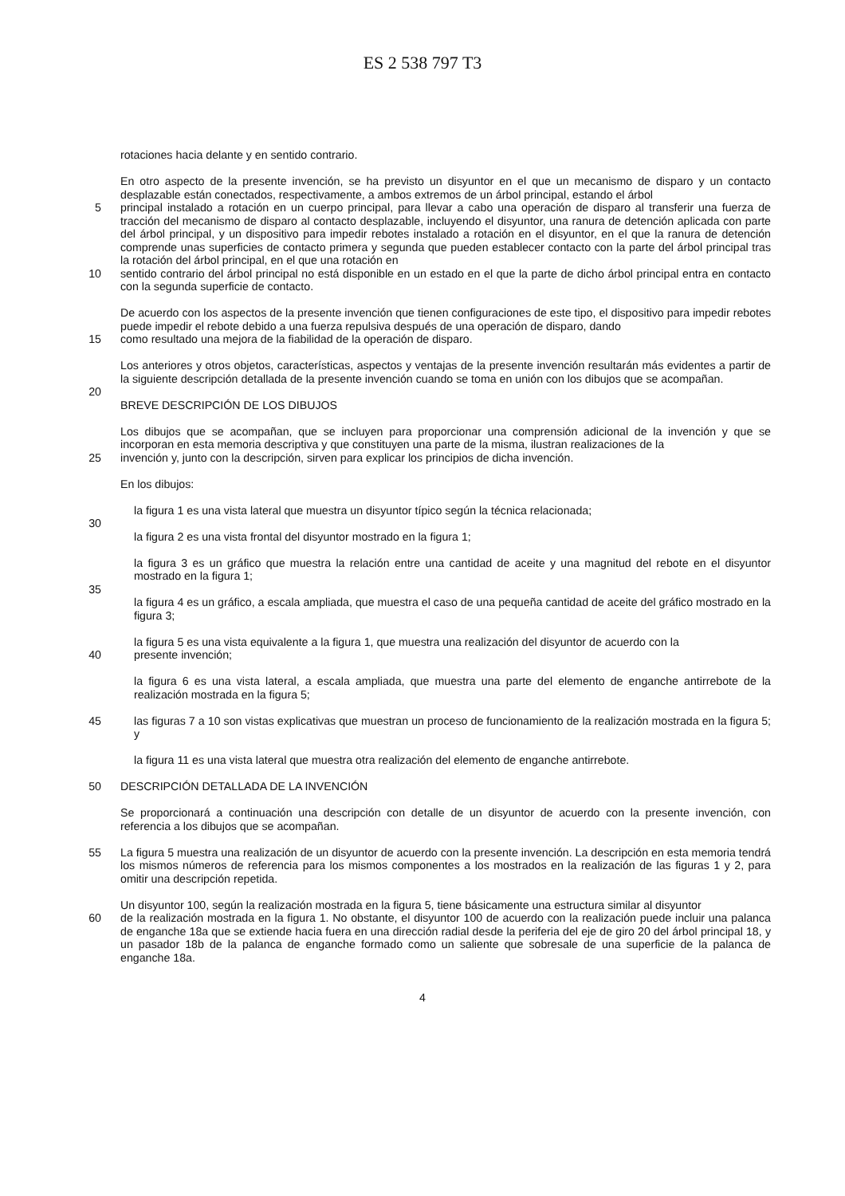ES 2 538 797 T3
rotaciones hacia delante y en sentido contrario.
En otro aspecto de la presente invención, se ha previsto un disyuntor en el que un mecanismo de disparo y un contacto desplazable están conectados, respectivamente, a ambos extremos de un árbol principal, estando el árbol
5 principal instalado a rotación en un cuerpo principal, para llevar a cabo una operación de disparo al transferir una fuerza de tracción del mecanismo de disparo al contacto desplazable, incluyendo el disyuntor, una ranura de detención aplicada con parte del árbol principal, y un dispositivo para impedir rebotes instalado a rotación en el disyuntor, en el que la ranura de detención comprende unas superficies de contacto primera y segunda que pueden establecer contacto con la parte del árbol principal tras la rotación del árbol principal, en el que una rotación en
10 sentido contrario del árbol principal no está disponible en un estado en el que la parte de dicho árbol principal entra en contacto con la segunda superficie de contacto.
De acuerdo con los aspectos de la presente invención que tienen configuraciones de este tipo, el dispositivo para impedir rebotes puede impedir el rebote debido a una fuerza repulsiva después de una operación de disparo, dando
15 como resultado una mejora de la fiabilidad de la operación de disparo.
Los anteriores y otros objetos, características, aspectos y ventajas de la presente invención resultarán más evidentes a partir de la siguiente descripción detallada de la presente invención cuando se toma en unión con los dibujos que se acompañan.
20
BREVE DESCRIPCIÓN DE LOS DIBUJOS
Los dibujos que se acompañan, que se incluyen para proporcionar una comprensión adicional de la invención y que se incorporan en esta memoria descriptiva y que constituyen una parte de la misma, ilustran realizaciones de la
25 invención y, junto con la descripción, sirven para explicar los principios de dicha invención.
En los dibujos:
la figura 1 es una vista lateral que muestra un disyuntor típico según la técnica relacionada;
30
la figura 2 es una vista frontal del disyuntor mostrado en la figura 1;
la figura 3 es un gráfico que muestra la relación entre una cantidad de aceite y una magnitud del rebote en el disyuntor mostrado en la figura 1;
35
la figura 4 es un gráfico, a escala ampliada, que muestra el caso de una pequeña cantidad de aceite del gráfico mostrado en la figura 3;
la figura 5 es una vista equivalente a la figura 1, que muestra una realización del disyuntor de acuerdo con la
40 presente invención;
la figura 6 es una vista lateral, a escala ampliada, que muestra una parte del elemento de enganche antirrebote de la realización mostrada en la figura 5;
45 las figuras 7 a 10 son vistas explicativas que muestran un proceso de funcionamiento de la realización mostrada en la figura 5; y
la figura 11 es una vista lateral que muestra otra realización del elemento de enganche antirrebote.
50 DESCRIPCIÓN DETALLADA DE LA INVENCIÓN
Se proporcionará a continuación una descripción con detalle de un disyuntor de acuerdo con la presente invención, con referencia a los dibujos que se acompañan.
55 La figura 5 muestra una realización de un disyuntor de acuerdo con la presente invención. La descripción en esta memoria tendrá los mismos números de referencia para los mismos componentes a los mostrados en la realización de las figuras 1 y 2, para omitir una descripción repetida.
Un disyuntor 100, según la realización mostrada en la figura 5, tiene básicamente una estructura similar al disyuntor
60 de la realización mostrada en la figura 1. No obstante, el disyuntor 100 de acuerdo con la realización puede incluir una palanca de enganche 18a que se extiende hacia fuera en una dirección radial desde la periferia del eje de giro 20 del árbol principal 18, y un pasador 18b de la palanca de enganche formado como un saliente que sobresale de una superficie de la palanca de enganche 18a.
4